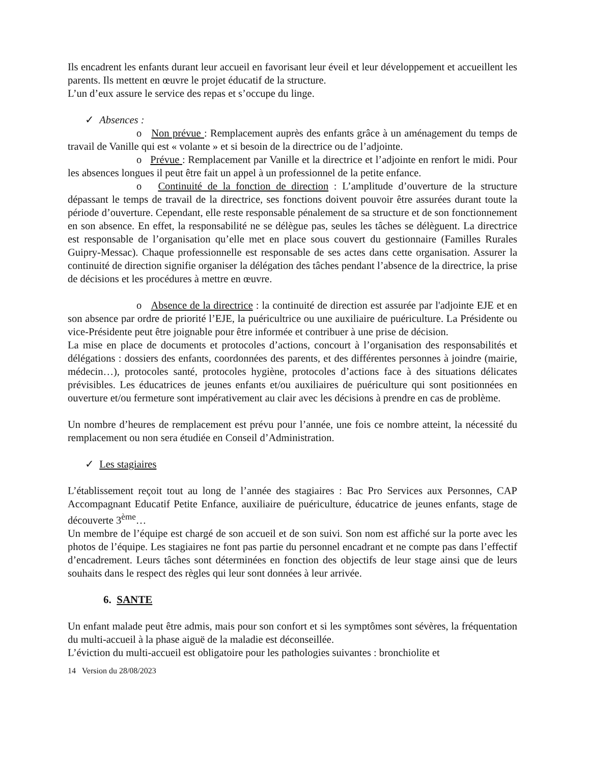Ils encadrent les enfants durant leur accueil en favorisant leur éveil et leur développement et accueillent les parents. Ils mettent en œuvre le projet éducatif de la structure.
L’un d’eux assure le service des repas et s’occupe du linge.
✓ Absences :
o Non prévue : Remplacement auprès des enfants grâce à un aménagement du temps de travail de Vanille qui est « volante » et si besoin de la directrice ou de l’adjointe.
o Prévue : Remplacement par Vanille et la directrice et l’adjointe en renfort le midi. Pour les absences longues il peut être fait un appel à un professionnel de la petite enfance.
o Continuité de la fonction de direction : L’amplitude d’ouverture de la structure dépassant le temps de travail de la directrice, ses fonctions doivent pouvoir être assurées durant toute la période d’ouverture. Cependant, elle reste responsable pénalement de sa structure et de son fonctionnement en son absence. En effet, la responsabilité ne se délègue pas, seules les tâches se délèguent. La directrice est responsable de l’organisation qu’elle met en place sous couvert du gestionnaire (Familles Rurales Guipry-Messac). Chaque professionnelle est responsable de ses actes dans cette organisation. Assurer la continuité de direction signifie organiser la délégation des tâches pendant l’absence de la directrice, la prise de décisions et les procédures à mettre en œuvre.
o Absence de la directrice : la continuité de direction est assurée par l'adjointe EJE et en son absence par ordre de priorité l’EJE, la puéricultrice ou une auxiliaire de puériculture. La Présidente ou vice-Présidente peut être joignable pour être informée et contribuer à une prise de décision.
La mise en place de documents et protocoles d’actions, concourt à l’organisation des responsabilités et délégations : dossiers des enfants, coordonnées des parents, et des différentes personnes à joindre (mairie, médecin…), protocoles santé, protocoles hygiène, protocoles d’actions face à des situations délicates prévisibles. Les éducatrices de jeunes enfants et/ou auxiliaires de puériculture qui sont positionnées en ouverture et/ou fermeture sont impérativement au clair avec les décisions à prendre en cas de problème.
Un nombre d’heures de remplacement est prévu pour l’année, une fois ce nombre atteint, la nécessité du remplacement ou non sera étudiée en Conseil d’Administration.
✓ Les stagiaires
L’établissement reçoit tout au long de l’année des stagiaires : Bac Pro Services aux Personnes, CAP Accompagnant Educatif Petite Enfance, auxiliaire de puériculture, éducatrice de jeunes enfants, stage de découverte 3<sup>ème</sup>…
Un membre de l’équipe est chargé de son accueil et de son suivi. Son nom est affiché sur la porte avec les photos de l’équipe. Les stagiaires ne font pas partie du personnel encadrant et ne compte pas dans l’effectif d’encadrement. Leurs tâches sont déterminées en fonction des objectifs de leur stage ainsi que de leurs souhaits dans le respect des règles qui leur sont données à leur arrivée.
6. SANTE
Un enfant malade peut être admis, mais pour son confort et si les symptômes sont sévères, la fréquentation du multi-accueil à la phase aiguë de la maladie est déconseillée.
L’éviction du multi-accueil est obligatoire pour les pathologies suivantes : bronchiolite et
14 Version du 28/08/2023